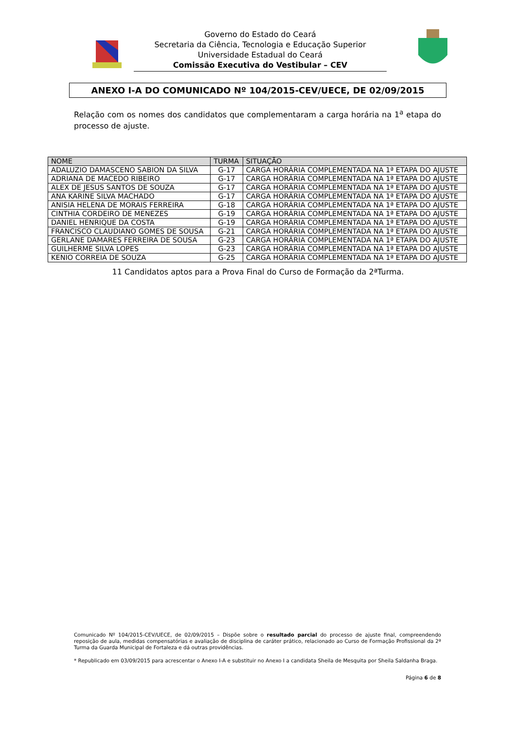Governo do Estado do Ceará
Secretaria da Ciência, Tecnologia e Educação Superior
Universidade Estadual do Ceará
Comissão Executiva do Vestibular – CEV
ANEXO I-A DO COMUNICADO Nº 104/2015-CEV/UECE, DE 02/09/2015
Relação com os nomes dos candidatos que complementaram a carga horária na 1<sup>a</sup> etapa do processo de ajuste.
| NOME | TURMA | SITUAÇÃO |
| --- | --- | --- |
| ADALUZIO DAMASCENO SABION DA SILVA | G-17 | CARGA HORÁRIA COMPLEMENTADA NA 1ª ETAPA DO AJUSTE |
| ADRIANA DE MACEDO RIBEIRO | G-17 | CARGA HORÁRIA COMPLEMENTADA NA 1ª ETAPA DO AJUSTE |
| ALEX DE JESUS SANTOS DE SOUZA | G-17 | CARGA HORÁRIA COMPLEMENTADA NA 1ª ETAPA DO AJUSTE |
| ANA KARINE SILVA MACHADO | G-17 | CARGA HORÁRIA COMPLEMENTADA NA 1ª ETAPA DO AJUSTE |
| ANISIA HELENA DE MORAIS FERREIRA | G-18 | CARGA HORÁRIA COMPLEMENTADA NA 1ª ETAPA DO AJUSTE |
| CINTHIA CORDEIRO DE MENEZES | G-19 | CARGA HORÁRIA COMPLEMENTADA NA 1ª ETAPA DO AJUSTE |
| DANIEL HENRIQUE DA COSTA | G-19 | CARGA HORÁRIA COMPLEMENTADA NA 1ª ETAPA DO AJUSTE |
| FRANCISCO CLAUDIANO GOMES DE SOUSA | G-21 | CARGA HORÁRIA COMPLEMENTADA NA 1ª ETAPA DO AJUSTE |
| GERLANE DAMARES FERREIRA DE SOUSA | G-23 | CARGA HORÁRIA COMPLEMENTADA NA 1ª ETAPA DO AJUSTE |
| GUILHERME SILVA LOPES | G-23 | CARGA HORÁRIA COMPLEMENTADA NA 1ª ETAPA DO AJUSTE |
| KENIO CORREIA DE SOUZA | G-25 | CARGA HORÁRIA COMPLEMENTADA NA 1ª ETAPA DO AJUSTE |
11 Candidatos aptos para a Prova Final do Curso de Formação da 2ªTurma.
Comunicado Nº 104/2015-CEV/UECE, de 02/09/2015 – Dispõe sobre o resultado parcial do processo de ajuste final, compreendendo reposição de aula, medidas compensatórias e avaliação de disciplina de caráter prático, relacionado ao Curso de Formação Profissional da 2ª Turma da Guarda Municipal de Fortaleza e dá outras providências.
* Republicado em 03/09/2015 para acrescentar o Anexo I-A e substituir no Anexo I a candidata Sheila de Mesquita por Sheila Saldanha Braga.
Página 6 de 8